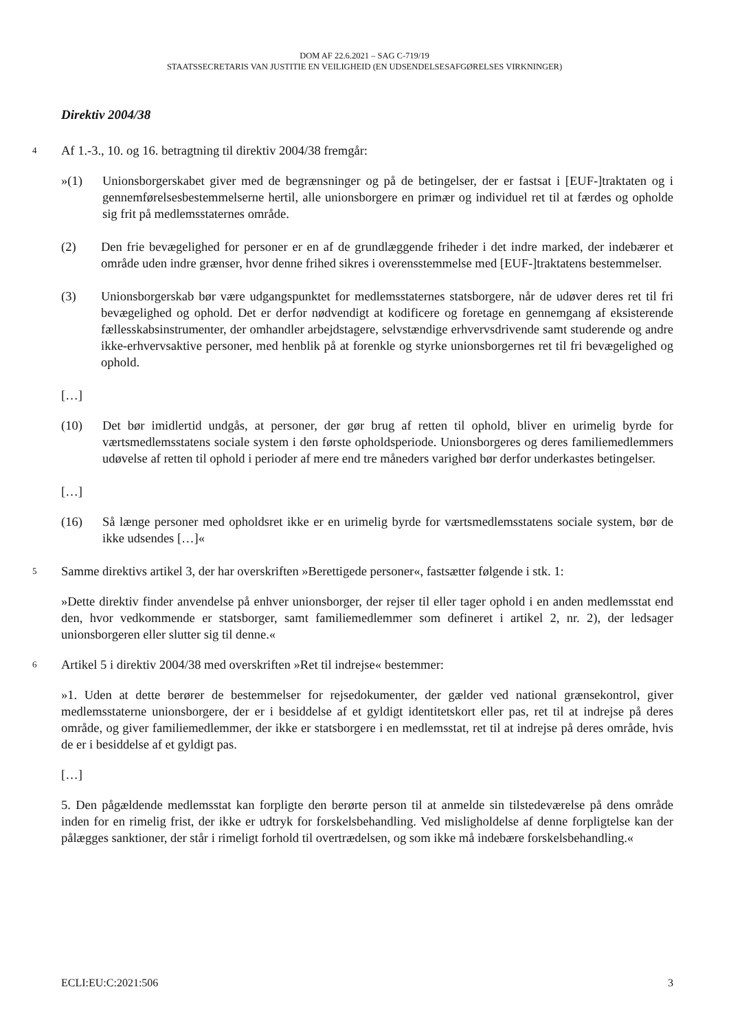DOM AF 22.6.2021 – SAG C-719/19
STAATSSECRETARIS VAN JUSTITIE EN VEILIGHEID (EN UDSENDELSESAFGØRELSES VIRKNINGER)
Direktiv 2004/38
4
Af 1.-3., 10. og 16. betragtning til direktiv 2004/38 fremgår:
»(1) Unionsborgerskabet giver med de begrænsninger og på de betingelser, der er fastsat i [EUF-]traktaten og i gennemførelsesbestemmelserne hertil, alle unionsborgere en primær og individuel ret til at færdes og opholde sig frit på medlemsstaternes område.
(2) Den frie bevægelighed for personer er en af de grundlæggende friheder i det indre marked, der indebærer et område uden indre grænser, hvor denne frihed sikres i overensstemmelse med [EUF-]traktatens bestemmelser.
(3) Unionsborgerskab bør være udgangspunktet for medlemsstaternes statsborgere, når de udøver deres ret til fri bevægelighed og ophold. Det er derfor nødvendigt at kodificere og foretage en gennemgang af eksisterende fællesskabsinstrumenter, der omhandler arbejdstagere, selvstændige erhvervsdrivende samt studerende og andre ikke-erhvervsaktive personer, med henblik på at forenkle og styrke unionsborgernes ret til fri bevægelighed og ophold.
[…]
(10) Det bør imidlertid undgås, at personer, der gør brug af retten til ophold, bliver en urimelig byrde for værtsmedlemsstatens sociale system i den første opholdsperiode. Unionsborgeres og deres familiemedlemmers udøvelse af retten til ophold i perioder af mere end tre måneders varighed bør derfor underkastes betingelser.
[…]
(16) Så længe personer med opholdsret ikke er en urimelig byrde for værtsmedlemsstatens sociale system, bør de ikke udsendes […]«
5
Samme direktivs artikel 3, der har overskriften »Berettigede personer«, fastsætter følgende i stk. 1:
»Dette direktiv finder anvendelse på enhver unionsborger, der rejser til eller tager ophold i en anden medlemsstat end den, hvor vedkommende er statsborger, samt familiemedlemmer som defineret i artikel 2, nr. 2), der ledsager unionsborgeren eller slutter sig til denne.«
6
Artikel 5 i direktiv 2004/38 med overskriften »Ret til indrejse« bestemmer:
»1. Uden at dette berører de bestemmelser for rejsedokumenter, der gælder ved national grænsekontrol, giver medlemsstaterne unionsborgere, der er i besiddelse af et gyldigt identitetskort eller pas, ret til at indrejse på deres område, og giver familiemedlemmer, der ikke er statsborgere i en medlemsstat, ret til at indrejse på deres område, hvis de er i besiddelse af et gyldigt pas.
[…]
5. Den pågældende medlemsstat kan forpligte den berørte person til at anmelde sin tilstedeværelse på dens område inden for en rimelig frist, der ikke er udtryk for forskelsbehandling. Ved misligholdelse af denne forpligtelse kan der pålægges sanktioner, der står i rimeligt forhold til overtrædelsen, og som ikke må indebære forskelsbehandling.«
ECLI:EU:C:2021:506 3